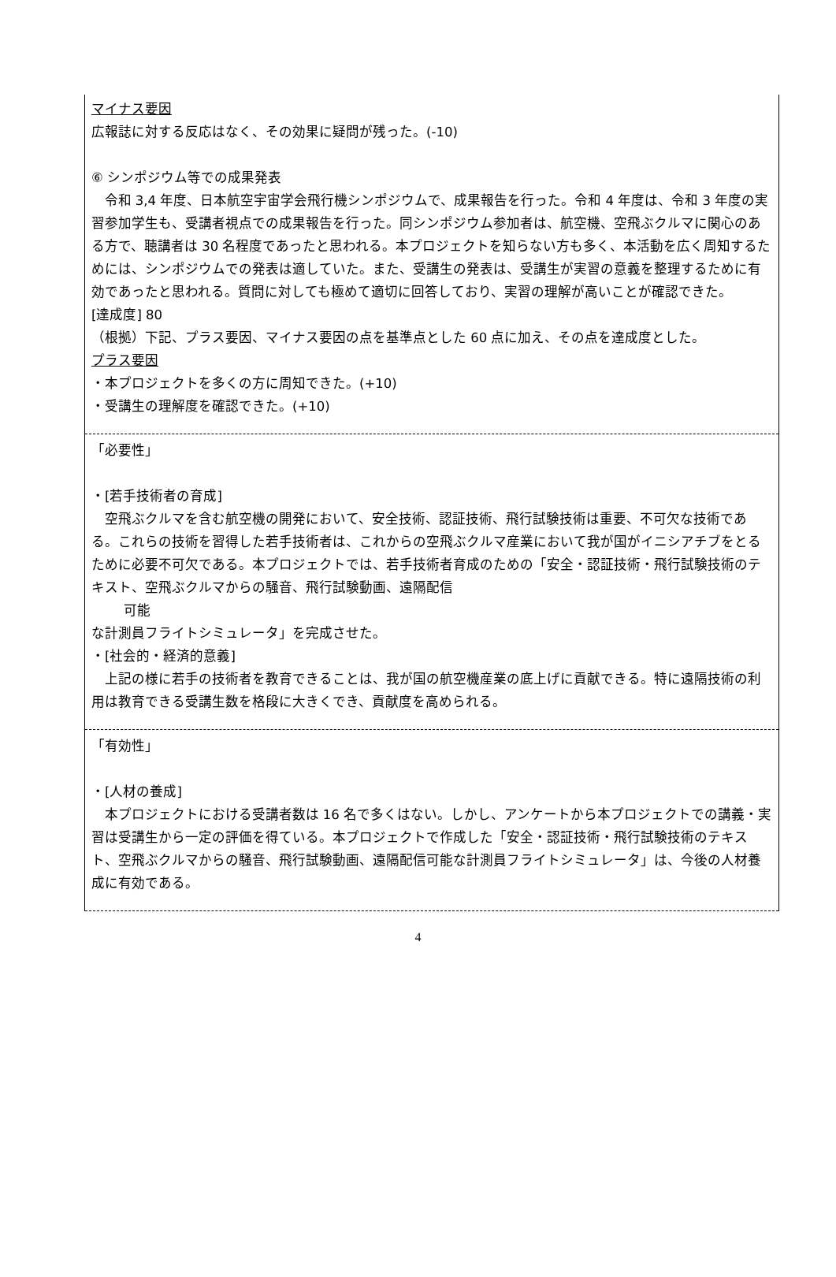マイナス要因
広報誌に対する反応はなく、その効果に疑問が残った。(-10)
⑥ シンポジウム等での成果発表
令和 3,4 年度、日本航空宇宙学会飛行機シンポジウムで、成果報告を行った。令和 4 年度は、令和 3 年度の実習参加学生も、受講者視点での成果報告を行った。同シンポジウム参加者は、航空機、空飛ぶクルマに関心のある方で、聴講者は 30 名程度であったと思われる。本プロジェクトを知らない方も多く、本活動を広く周知するためには、シンポジウムでの発表は適していた。また、受講生の発表は、受講生が実習の意義を整理するために有効であったと思われる。質問に対しても極めて適切に回答しており、実習の理解が高いことが確認できた。
[達成度] 80
（根拠）下記、プラス要因、マイナス要因の点を基準点とした 60 点に加え、その点を達成度とした。
プラス要因
・本プロジェクトを多くの方に周知できた。(+10)
・受講生の理解度を確認できた。(+10)
「必要性」
・[若手技術者の育成]
空飛ぶクルマを含む航空機の開発において、安全技術、認証技術、飛行試験技術は重要、不可欠な技術である。これらの技術を習得した若手技術者は、これからの空飛ぶクルマ産業において我が国がイニシアチブをとるために必要不可欠である。本プロジェクトでは、若手技術者育成のための「安全・認証技術・飛行試験技術のテキスト、空飛ぶクルマからの騒音、飛行試験動画、遠隔配信
可能
な計測員フライトシミュレータ」を完成させた。
・[社会的・経済的意義]
上記の様に若手の技術者を教育できることは、我が国の航空機産業の底上げに貢献できる。特に遠隔技術の利用は教育できる受講生数を格段に大きくでき、貢献度を高められる。
「有効性」
・[人材の養成]
本プロジェクトにおける受講者数は 16 名で多くはない。しかし、アンケートから本プロジェクトでの講義・実習は受講生から一定の評価を得ている。本プロジェクトで作成した「安全・認証技術・飛行試験技術のテキスト、空飛ぶクルマからの騒音、飛行試験動画、遠隔配信可能な計測員フライトシミュレータ」は、今後の人材養成に有効である。
4